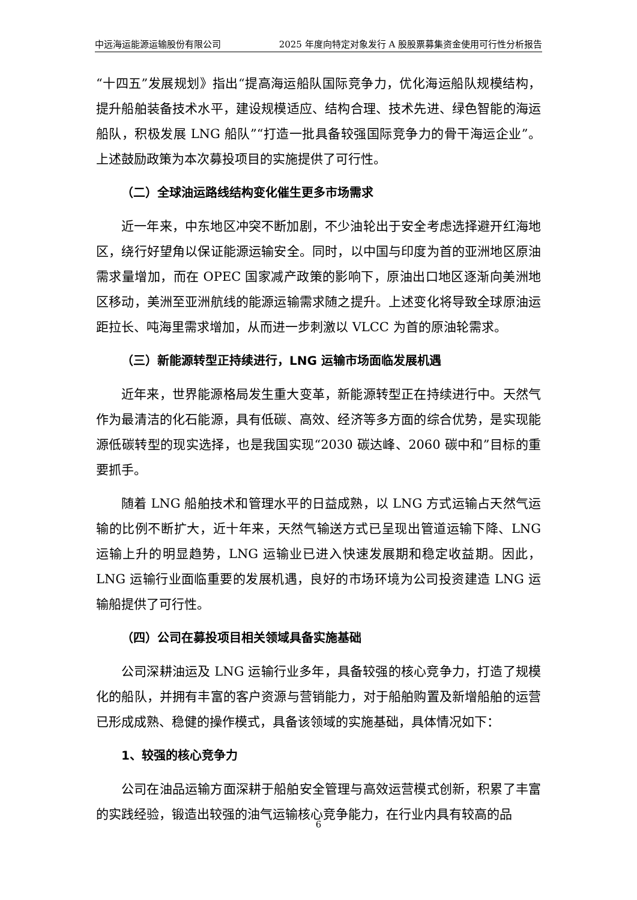中远海运能源运输股份有限公司 2025 年度向特定对象发行 A 股股票募集资金使用可行性分析报告
“十四五”发展规划》指出“提高海运船队国际竞争力，优化海运船队规模结构，提升船舶装备技术水平，建设规模适应、结构合理、技术先进、绿色智能的海运船队，积极发展 LNG 船队”“打造一批具备较强国际竞争力的骨干海运企业”。上述鼓励政策为本次募投项目的实施提供了可行性。
（二）全球油运路线结构变化催生更多市场需求
近一年来，中东地区冲突不断加剧，不少油轮出于安全考虑选择避开红海地区，绕行好望角以保证能源运输安全。同时，以中国与印度为首的亚洲地区原油需求量增加，而在 OPEC 国家减产政策的影响下，原油出口地区逐渐向美洲地区移动，美洲至亚洲航线的能源运输需求随之提升。上述变化将导致全球原油运距拉长、吨海里需求增加，从而进一步刺激以 VLCC 为首的原油轮需求。
（三）新能源转型正持续进行，LNG 运输市场面临发展机遇
近年来，世界能源格局发生重大变革，新能源转型正在持续进行中。天然气作为最清洁的化石能源，具有低碳、高效、经济等多方面的综合优势，是实现能源低碳转型的现实选择，也是我国实现“2030 碳达峰、2060 碳中和”目标的重要抓手。
随着 LNG 船舶技术和管理水平的日益成熟，以 LNG 方式运输占天然气运输的比例不断扩大，近十年来，天然气输送方式已呈现出管道运输下降、LNG 运输上升的明显趋势，LNG 运输业已进入快速发展期和稳定收益期。因此，LNG 运输行业面临重要的发展机遇，良好的市场环境为公司投资建造 LNG 运输船提供了可行性。
（四）公司在募投项目相关领域具备实施基础
公司深耕油运及 LNG 运输行业多年，具备较强的核心竞争力，打造了规模化的船队，并拥有丰富的客户资源与营销能力，对于船舶购置及新增船舶的运营已形成成熟、稳健的操作模式，具备该领域的实施基础，具体情况如下：
1、较强的核心竞争力
公司在油品运输方面深耕于船舶安全管理与高效运营模式创新，积累了丰富的实践经验，锻造出较强的油气运输核心竞争能力，在行业内具有较高的品
6